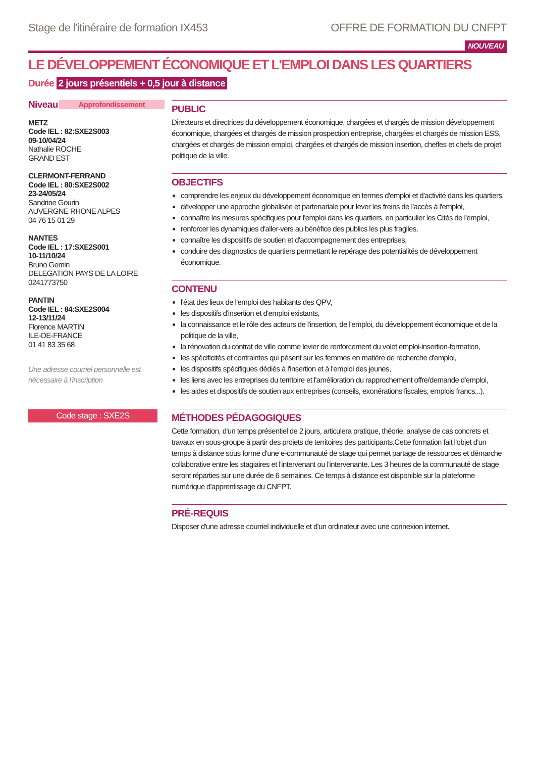Stage de l'itinéraire de formation IX453
OFFRE DE FORMATION DU CNFPT
NOUVEAU
LE DÉVELOPPEMENT ÉCONOMIQUE ET L'EMPLOI DANS LES QUARTIERS
Durée 2 jours présentiels + 0,5 jour à distance
Niveau Approfondissement
METZ
Code IEL : 82:SXE2S003
09-10/04/24
Nathalie ROCHE
GRAND EST
CLERMONT-FERRAND
Code IEL : 80:SXE2S002
23-24/05/24
Sandrine Gourin
AUVERGNE RHONE ALPES
04 76 15 01 29
NANTES
Code IEL : 17:SXE2S001
10-11/10/24
Bruno Gemin
DELEGATION PAYS DE LA LOIRE
0241773750
PANTIN
Code IEL : 84:SXE2S004
12-13/11/24
Florence MARTIN
ILE-DE-FRANCE
01 41 83 35 68
Une adresse courriel personnelle est
nécessaire à l'inscription
Code stage : SXE2S
PUBLIC
Directeurs et directrices du développement économique, chargées et chargés de mission développement économique, chargées et chargés de mission prospection entreprise, chargées et chargés de mission ESS, chargées et chargés de mission emploi, chargées et chargés de mission insertion, cheffes et chefs de projet politique de la ville.
OBJECTIFS
comprendre les enjeux du développement économique en termes d'emploi et d'activité dans les quartiers,
développer une approche globalisée et partenariale pour lever les freins de l'accès à l'emploi,
connaître les mesures spécifiques pour l'emploi dans les quartiers, en particulier les Cités de l'emploi,
renforcer les dynamiques d'aller-vers au bénéfice des publics les plus fragiles,
connaître les dispositifs de soutien et d'accompagnement des entreprises,
conduire des diagnostics de quartiers permettant le repérage des potentialités de développement économique.
CONTENU
l'état des lieux de l'emploi des habitants des QPV,
les dispositifs d'insertion et d'emploi existants,
la connaissance et le rôle des acteurs de l'insertion, de l'emploi, du développement économique et de la politique de la ville,
la rénovation du contrat de ville comme levier de renforcement du volet emploi-insertion-formation,
les spécificités et contraintes qui pèsent sur les femmes en matière de recherche d'emploi,
les dispositifs spécifiques dédiés à l'insertion et à l'emploi des jeunes,
les liens avec les entreprises du territoire et l'amélioration du rapprochement offre/demande d'emploi,
les aides et dispositifs de soutien aux entreprises (conseils, exonérations fiscales, emplois francs...).
MÉTHODES PÉDAGOGIQUES
Cette formation, d'un temps présentiel de 2 jours, articulera pratique, théorie, analyse de cas concrets et travaux en sous-groupe à partir des projets de territoires des participants.Cette formation fait l'objet d'un temps à distance sous forme d'une e-communauté de stage qui permet partage de ressources et démarche collaborative entre les stagiaires et l'intervenant ou l'intervenante. Les 3 heures de la communauté de stage seront réparties sur une durée de 6 semaines. Ce temps à distance est disponible sur la plateforme numérique d'apprentissage du CNFPT.
PRÉ-REQUIS
Disposer d'une adresse courriel individuelle et d'un ordinateur avec une connexion internet.